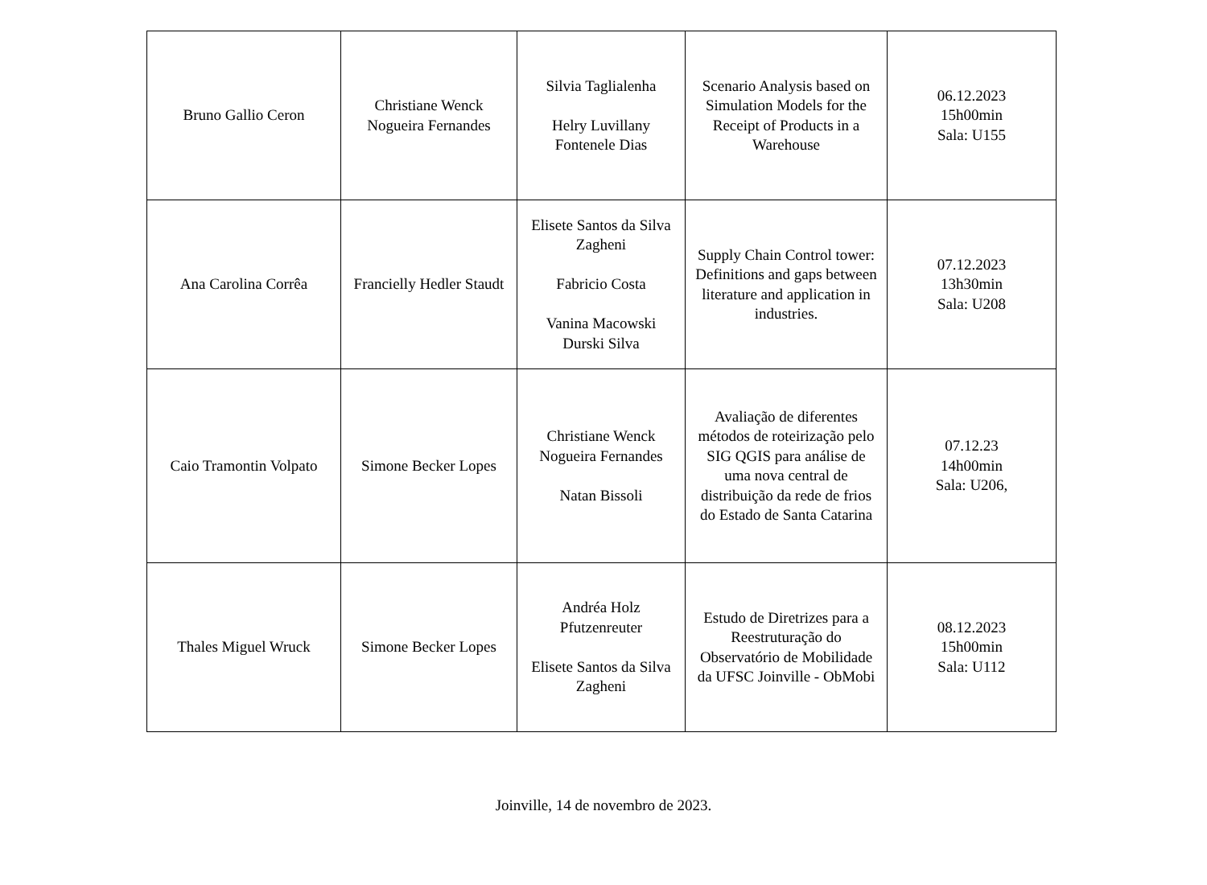| Bruno Gallio Ceron | Christiane Wenck Nogueira Fernandes | Silvia Taglialenha Helry Luvillany Fontenele Dias | Scenario Analysis based on Simulation Models for the Receipt of Products in a Warehouse | 06.12.2023 15h00min Sala: U155 |
| Ana Carolina Corrêa | Francielly Hedler Staudt | Elisete Santos da Silva Zagheni Fabricio Costa Vanina Macowski Durski Silva | Supply Chain Control tower: Definitions and gaps between literature and application in industries. | 07.12.2023 13h30min Sala: U208 |
| Caio Tramontin Volpato | Simone Becker Lopes | Christiane Wenck Nogueira Fernandes Natan Bissoli | Avaliação de diferentes métodos de roteirização pelo SIG QGIS para análise de uma nova central de distribuição da rede de frios do Estado de Santa Catarina | 07.12.23 14h00min Sala: U206, |
| Thales Miguel Wruck | Simone Becker Lopes | Andréa Holz Pfutzenreuter Elisete Santos da Silva Zagheni | Estudo de Diretrizes para a Reestruturação do Observatório de Mobilidade da UFSC Joinville - ObMobi | 08.12.2023 15h00min Sala: U112 |
Joinville, 14 de novembro de 2023.